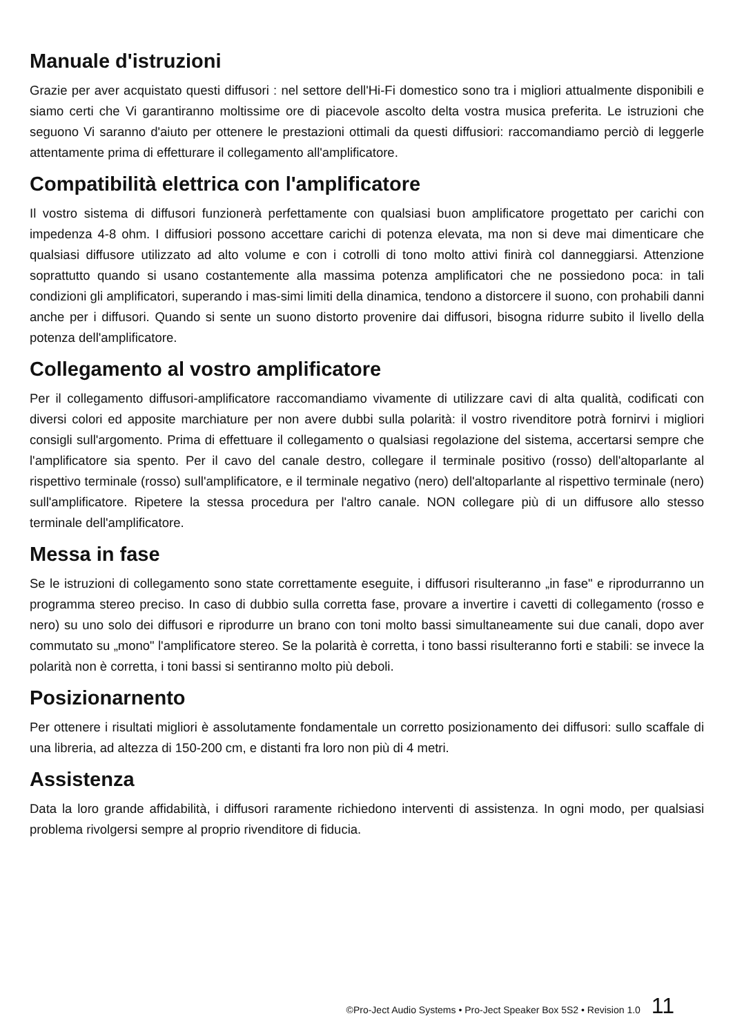Manuale d'istruzioni
Grazie per aver acquistato questi diffusori : nel settore dell'Hi-Fi domestico sono tra i migliori attualmente disponibili e siamo certi che Vi garantiranno moltissime ore di piacevole ascolto delta vostra musica preferita. Le istruzioni che seguono Vi saranno d'aiuto per ottenere le prestazioni ottimali da questi diffusiori: raccomandiamo perciò di leggerle attentamente prima di effetturare il collegamento all'amplificatore.
Compatibilità elettrica con l'amplificatore
Il vostro sistema di diffusori funzionerà perfettamente con qualsiasi buon amplificatore progettato per carichi con impedenza 4-8 ohm. I diffusiori possono accettare carichi di potenza elevata, ma non si deve mai dimenticare che qualsiasi diffusore utilizzato ad alto volume e con i cotrolli di tono molto attivi finirà col danneggiarsi. Attenzione soprattutto quando si usano costantemente alla massima potenza amplificatori che ne possiedono poca: in tali condizioni gli amplificatori, superando i mas-simi limiti della dinamica, tendono a distorcere il suono, con prohabili danni anche per i diffusori. Quando si sente un suono distorto provenire dai diffusori, bisogna ridurre subito il livello della potenza dell'amplificatore.
Collegamento al vostro amplificatore
Per il collegamento diffusori-amplificatore raccomandiamo vivamente di utilizzare cavi di alta qualità, codificati con diversi colori ed apposite marchiature per non avere dubbi sulla polarità: il vostro rivenditore potrà fornirvi i migliori consigli sull'argomento. Prima di effettuare il collegamento o qualsiasi regolazione del sistema, accertarsi sempre che l'amplificatore sia spento. Per il cavo del canale destro, collegare il terminale positivo (rosso) dell'altoparlante al rispettivo terminale (rosso) sull'amplificatore, e il terminale negativo (nero) dell'altoparlante al rispettivo terminale (nero) sull'amplificatore. Ripetere la stessa procedura per l'altro canale. NON collegare più di un diffusore allo stesso terminale dell'amplificatore.
Messa in fase
Se le istruzioni di collegamento sono state correttamente eseguite, i diffusori risulteranno „in fase" e riprodurranno un programma stereo preciso. In caso di dubbio sulla corretta fase, provare a invertire i cavetti di collegamento (rosso e nero) su uno solo dei diffusori e riprodurre un brano con toni molto bassi simultaneamente sui due canali, dopo aver commutato su „mono" l'amplificatore stereo. Se la polarità è corretta, i tono bassi risulteranno forti e stabili: se invece la polarità non è corretta, i toni bassi si sentiranno molto più deboli.
Posizionarnento
Per ottenere i risultati migliori è assolutamente fondamentale un corretto posizionamento dei diffusori: sullo scaffale di una libreria, ad altezza di 150-200 cm, e distanti fra loro non più di 4 metri.
Assistenza
Data la loro grande affidabilità, i diffusori raramente richiedono interventi di assistenza. In ogni modo, per qualsiasi problema rivolgersi sempre al proprio rivenditore di fiducia.
©Pro-Ject Audio Systems • Pro-Ject Speaker Box 5S2 • Revision 1.0 11